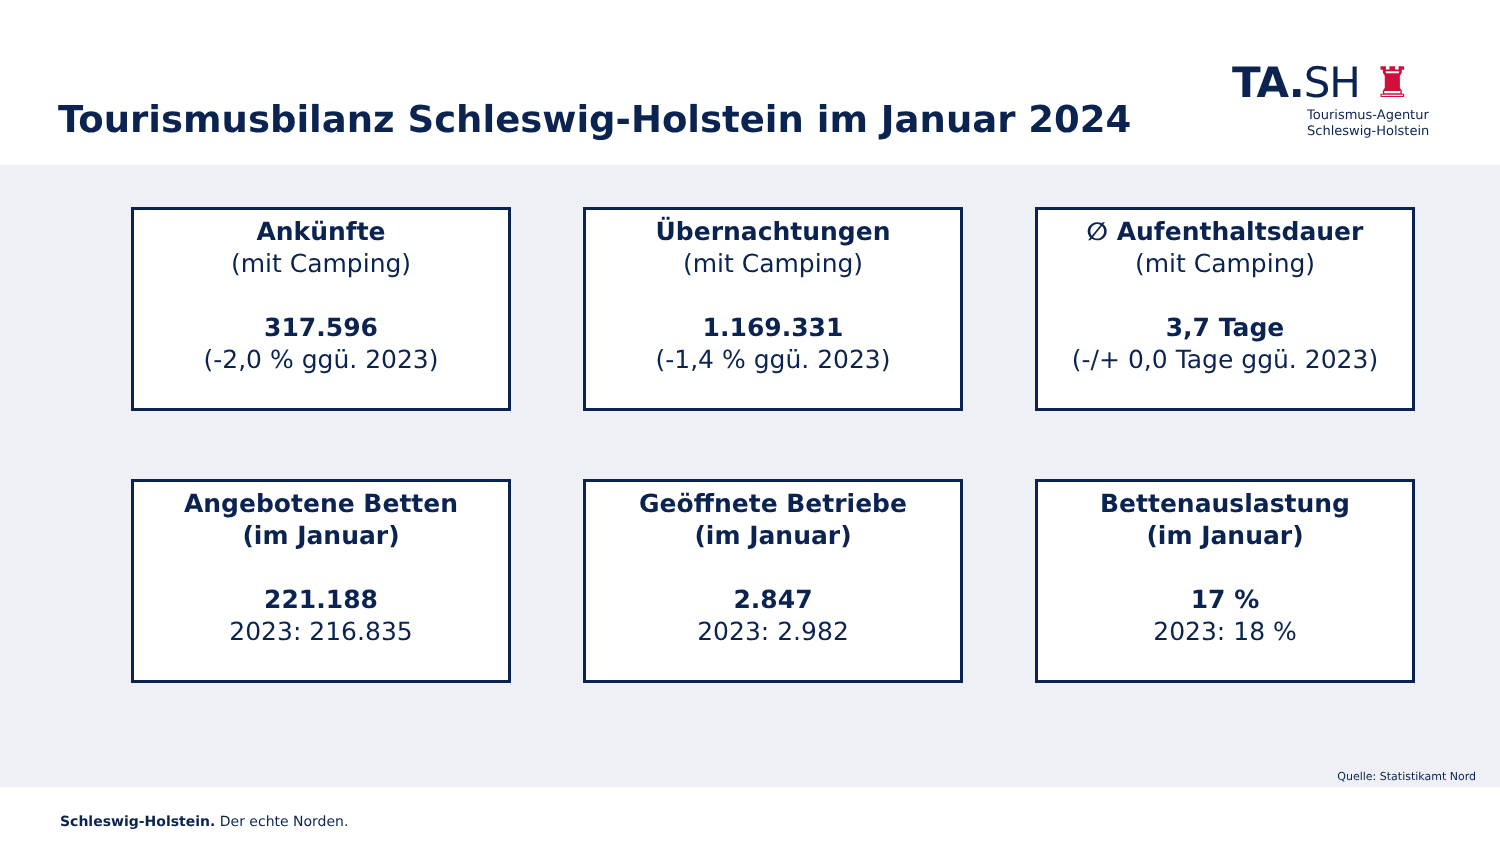Tourismusbilanz Schleswig-Holstein im Januar 2024
TA.SH ♜
Tourismus-Agentur
Schleswig-Holstein
Ankünfte
(mit Camping)
317.596
(-2,0 % ggü. 2023)
Übernachtungen
(mit Camping)
1.169.331
(-1,4 % ggü. 2023)
∅ Aufenthaltsdauer
(mit Camping)
3,7 Tage
(-/+ 0,0 Tage ggü. 2023)
Angebotene Betten
(im Januar)
221.188
2023: 216.835
Geöffnete Betriebe
(im Januar)
2.847
2023: 2.982
Bettenauslastung
(im Januar)
17 %
2023: 18 %
Quelle: Statistikamt Nord
Schleswig-Holstein. Der echte Norden.